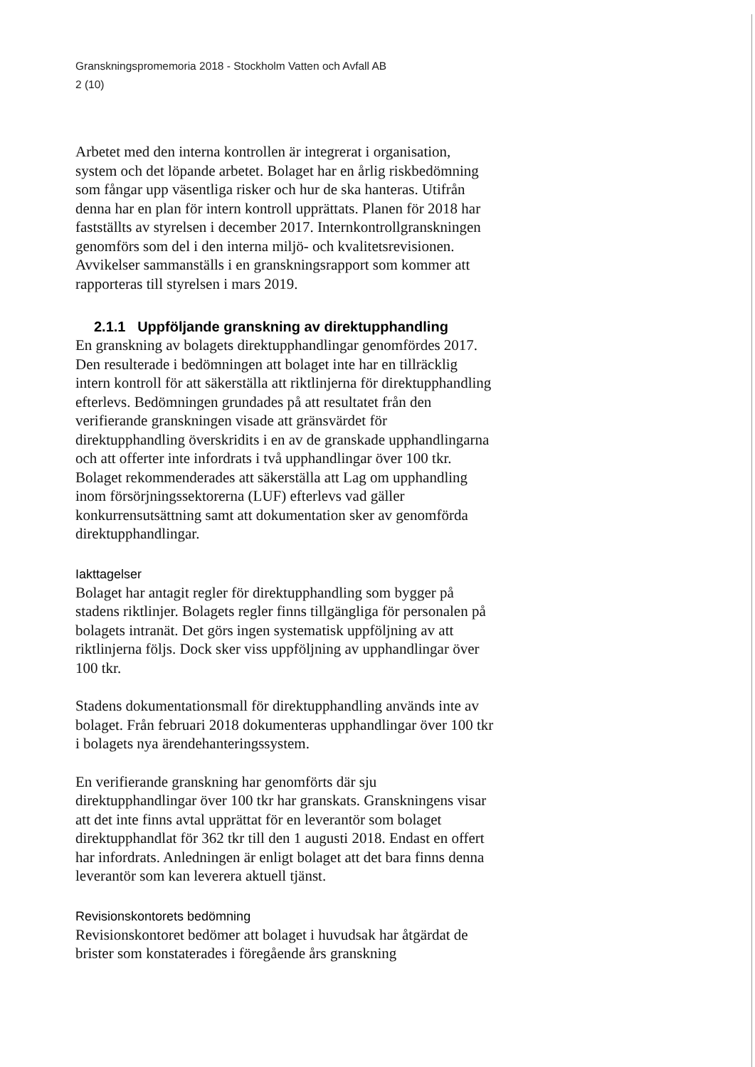Granskningspromemoria 2018 - Stockholm Vatten och Avfall AB
2 (10)
Arbetet med den interna kontrollen är integrerat i organisation, system och det löpande arbetet. Bolaget har en årlig riskbedömning som fångar upp väsentliga risker och hur de ska hanteras. Utifrån denna har en plan för intern kontroll upprättats. Planen för 2018 har fastställts av styrelsen i december 2017. Internkontrollgranskningen genomförs som del i den interna miljö- och kvalitetsrevisionen. Avvikelser sammanställs i en granskningsrapport som kommer att rapporteras till styrelsen i mars 2019.
2.1.1 Uppföljande granskning av direktupphandling
En granskning av bolagets direktupphandlingar genomfördes 2017. Den resulterade i bedömningen att bolaget inte har en tillräcklig intern kontroll för att säkerställa att riktlinjerna för direktupphandling efterlevs. Bedömningen grundades på att resultatet från den verifierande granskningen visade att gränsvärdet för direktupphandling överskridits i en av de granskade upphandlingarna och att offerter inte infordrats i två upphandlingar över 100 tkr. Bolaget rekommenderades att säkerställa att Lag om upphandling inom försörjningssektorerna (LUF) efterlevs vad gäller konkurrensutsättning samt att dokumentation sker av genomförda direktupphandlingar.
Iakttagelser
Bolaget har antagit regler för direktupphandling som bygger på stadens riktlinjer. Bolagets regler finns tillgängliga för personalen på bolagets intranät. Det görs ingen systematisk uppföljning av att riktlinjerna följs. Dock sker viss uppföljning av upphandlingar över 100 tkr.
Stadens dokumentationsmall för direktupphandling används inte av bolaget. Från februari 2018 dokumenteras upphandlingar över 100 tkr i bolagets nya ärendehanteringssystem.
En verifierande granskning har genomförts där sju direktupphandlingar över 100 tkr har granskats. Granskningens visar att det inte finns avtal upprättat för en leverantör som bolaget direktupphandlat för 362 tkr till den 1 augusti 2018. Endast en offert har infordrats. Anledningen är enligt bolaget att det bara finns denna leverantör som kan leverera aktuell tjänst.
Revisionskontorets bedömning
Revisionskontoret bedömer att bolaget i huvudsak har åtgärdat de brister som konstaterades i föregående års granskning